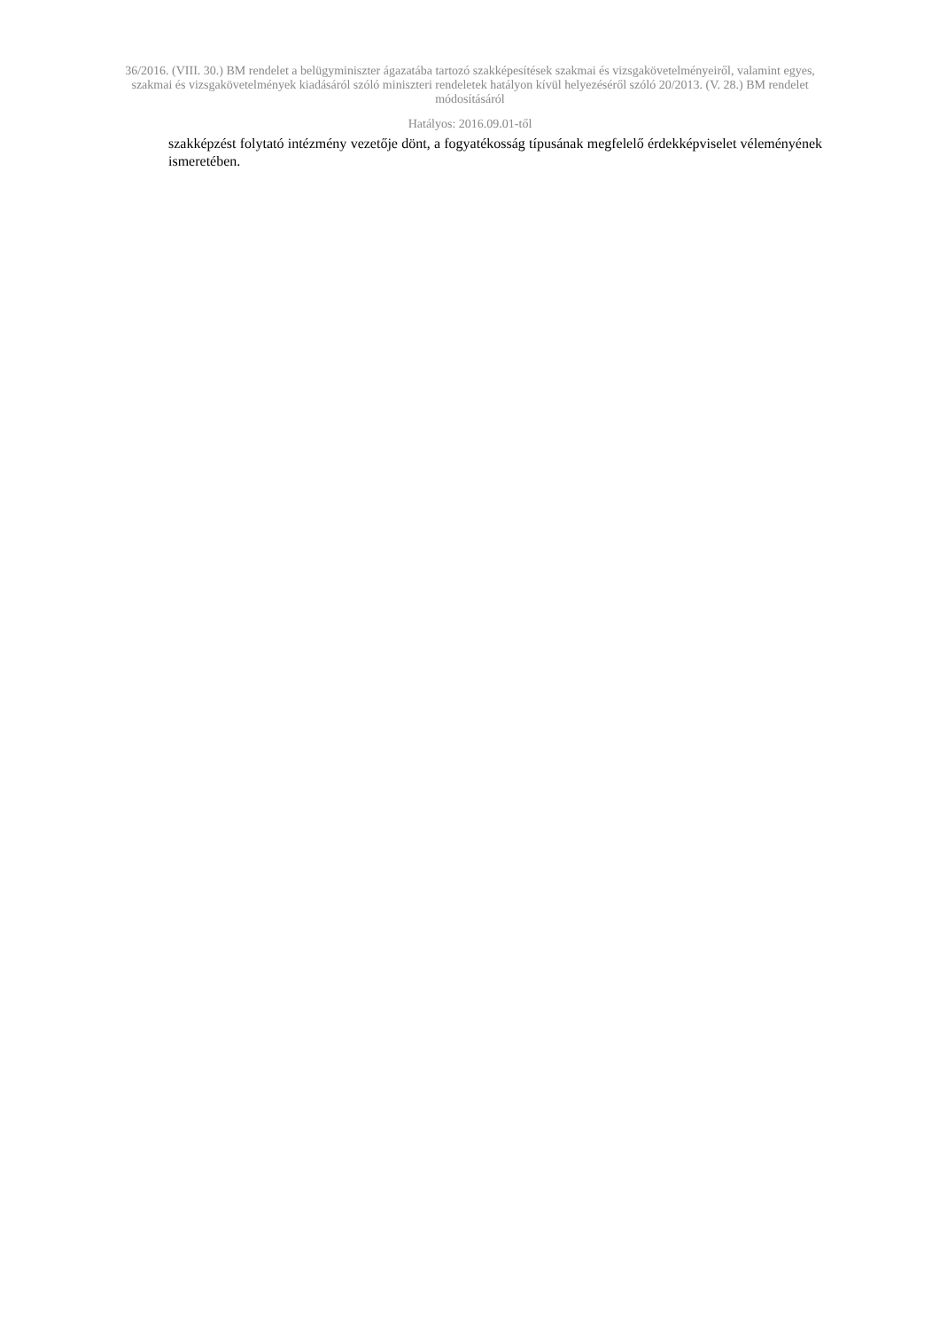36/2016. (VIII. 30.) BM rendelet a belügyminiszter ágazatába tartozó szakképesítések szakmai és vizsgakövetelményeiről, valamint egyes, szakmai és vizsgakövetelmények kiadásáról szóló miniszteri rendeletek hatályon kívül helyezéséről szóló 20/2013. (V. 28.) BM rendelet módosításáról
Hatályos: 2016.09.01-től
szakképzést folytató intézmény vezetője dönt, a fogyatékosság típusának megfelelő érdekképviselet véleményének ismeretében.